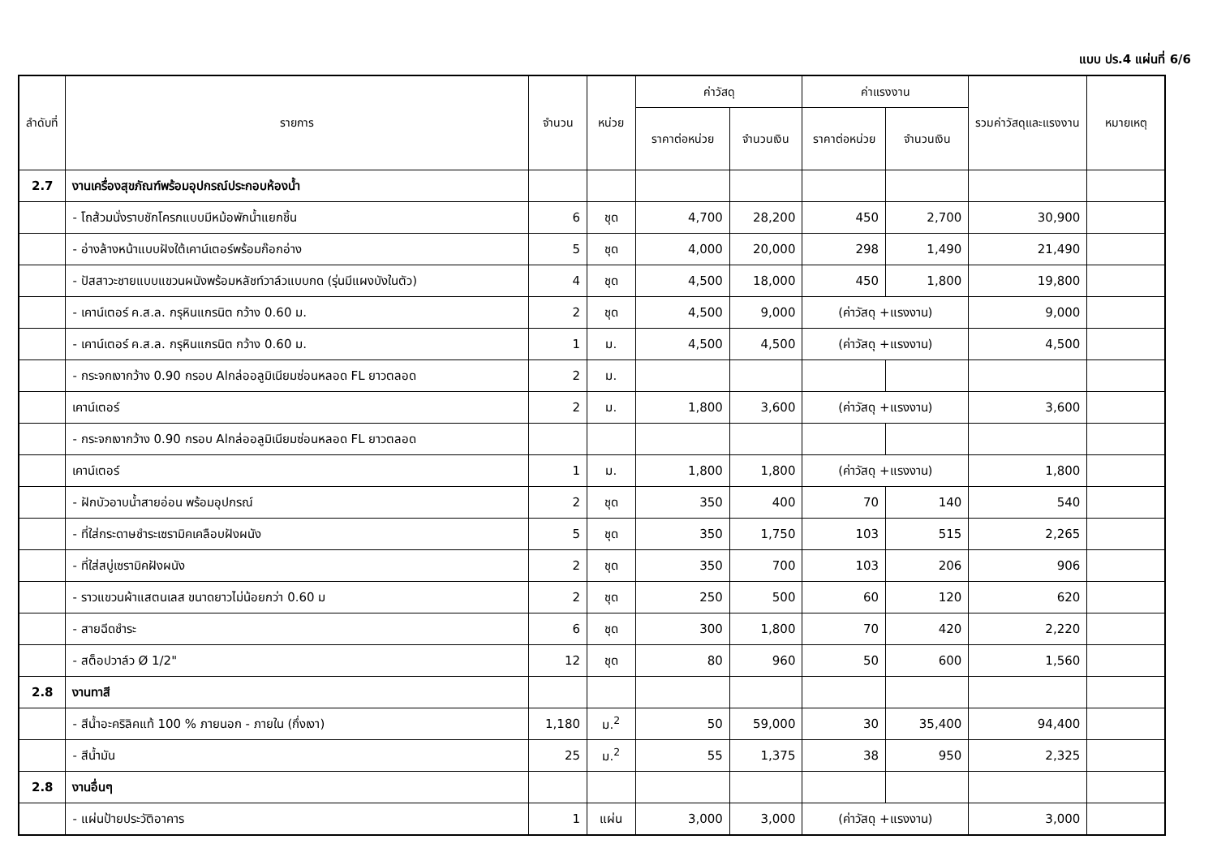แบบ ปร.4 แผ่นที่ 6/6
| ลำดับที่ | รายการ | จำนวน | หน่วย | ค่าวัสดุ | | ค่าแรงงาน | | รวมค่าวัสดุและแรงงาน | หมายเหตุ |
| --- | --- | --- | --- | --- | --- | --- | --- | --- | --- |
| | | | | ราคาต่อหน่วย | จำนวนเงิน | ราคาต่อหน่วย | จำนวนเงิน | | |
| 2.7 | งานเครื่องสุขภัณฑ์พร้อมอุปกรณ์ประกอบห้องน้ำ | | | | | | | | |
| | - โถส้วมนั่งราบชักโครกแบบมีหม้อพักน้ำแยกชิ้น | 6 | ชุด | 4,700 | 28,200 | 450 | 2,700 | 30,900 | |
| | - อ่างล้างหน้าแบบฝังใต้เคาน์เตอร์พร้อมก๊อกอ่าง | 5 | ชุด | 4,000 | 20,000 | 298 | 1,490 | 21,490 | |
| | - ปัสสาวะชายแบบแขวนผนังพร้อมหลัชท์วาล์วแบบกด (รุ่นมีแผงบังในตัว) | 4 | ชุด | 4,500 | 18,000 | 450 | 1,800 | 19,800 | |
| | - เคาน์เตอร์ ค.ส.ล. กรุหินแกรนิต กว้าง 0.60 ม. | 2 | ชุด | 4,500 | 9,000 | (ค่าวัสดุ +แรงงาน) | | 9,000 | |
| | - เคาน์เตอร์ ค.ส.ล. กรุหินแกรนิต กว้าง 0.60 ม. | 1 | ม. | 4,500 | 4,500 | (ค่าวัสดุ +แรงงาน) | | 4,500 | |
| | - กระจกเงากว้าง 0.90 กรอบ Alกล่ออลูมิเนียมซ่อนหลอด FL ยาวตลอด | 2 | ม. | | | | | | |
| | เคาน์เตอร์ | 2 | ม. | 1,800 | 3,600 | (ค่าวัสดุ +แรงงาน) | | 3,600 | |
| | - กระจกเงากว้าง 0.90 กรอบ Alกล่ออลูมิเนียมซ่อนหลอด FL ยาวตลอด | | | | | | | | |
| | เคาน์เตอร์ | 1 | ม. | 1,800 | 1,800 | (ค่าวัสดุ +แรงงาน) | | 1,800 | |
| | - ฝักบัวอาบน้ำสายอ่อน พร้อมอุปกรณ์ | 2 | ชุด | 350 | 400 | 70 | 140 | 540 | |
| | - ที่ใส่กระดาษชำระเซรามิคเคลือบฝังผนัง | 5 | ชุด | 350 | 1,750 | 103 | 515 | 2,265 | |
| | - ที่ใส่สบู่เซรามิคฝังผนัง | 2 | ชุด | 350 | 700 | 103 | 206 | 906 | |
| | - ราวแขวนผ้าแสตนเลส ขนาดยาวไม่น้อยกว่า 0.60 ม | 2 | ชุด | 250 | 500 | 60 | 120 | 620 | |
| | - สายฉีดชำระ | 6 | ชุด | 300 | 1,800 | 70 | 420 | 2,220 | |
| | - สต็อปวาล์ว Ø 1/2" | 12 | ชุด | 80 | 960 | 50 | 600 | 1,560 | |
| 2.8 | งานทาสี | | | | | | | | |
| | - สีน้ำอะคริลิคแท้ 100 % ภายนอก - ภายใน (กึ่งเงา) | 1,180 | ม.<sup>2</sup> | 50 | 59,000 | 30 | 35,400 | 94,400 | |
| | - สีน้ำมัน | 25 | ม.<sup>2</sup> | 55 | 1,375 | 38 | 950 | 2,325 | |
| 2.8 | งานอื่นๆ | | | | | | | | |
| | - แผ่นป้ายประวัติอาคาร | 1 | แผ่น | 3,000 | 3,000 | (ค่าวัสดุ +แรงงาน) | | 3,000 | |